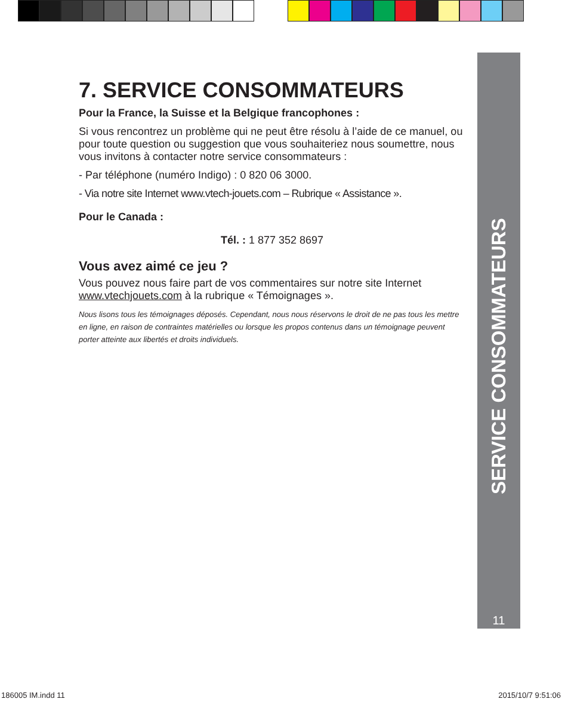SERVICE CONSOMMATEURS
11
7. SERVICE CONSOMMATEURS
Pour la France, la Suisse et la Belgique francophones :
Si vous rencontrez un problème qui ne peut être résolu à l’aide de ce manuel, ou pour toute question ou suggestion que vous souhaiteriez nous soumettre, nous vous invitons à contacter notre service consommateurs :
- Par téléphone (numéro Indigo) : 0 820 06 3000.
- Via notre site Internet www.vtech-jouets.com – Rubrique « Assistance ».
Pour le Canada :
Tél. : 1 877 352 8697
Vous avez aimé ce jeu ?
Vous pouvez nous faire part de vos commentaires sur notre site Internet www.vtechjouets.com à la rubrique « Témoignages ».
Nous lisons tous les témoignages déposés. Cependant, nous nous réservons le droit de ne pas tous les mettre en ligne, en raison de contraintes matérielles ou lorsque les propos contenus dans un témoignage peuvent porter atteinte aux libertés et droits individuels.
186005 IM.indd 11 2015/10/7 9:51:06